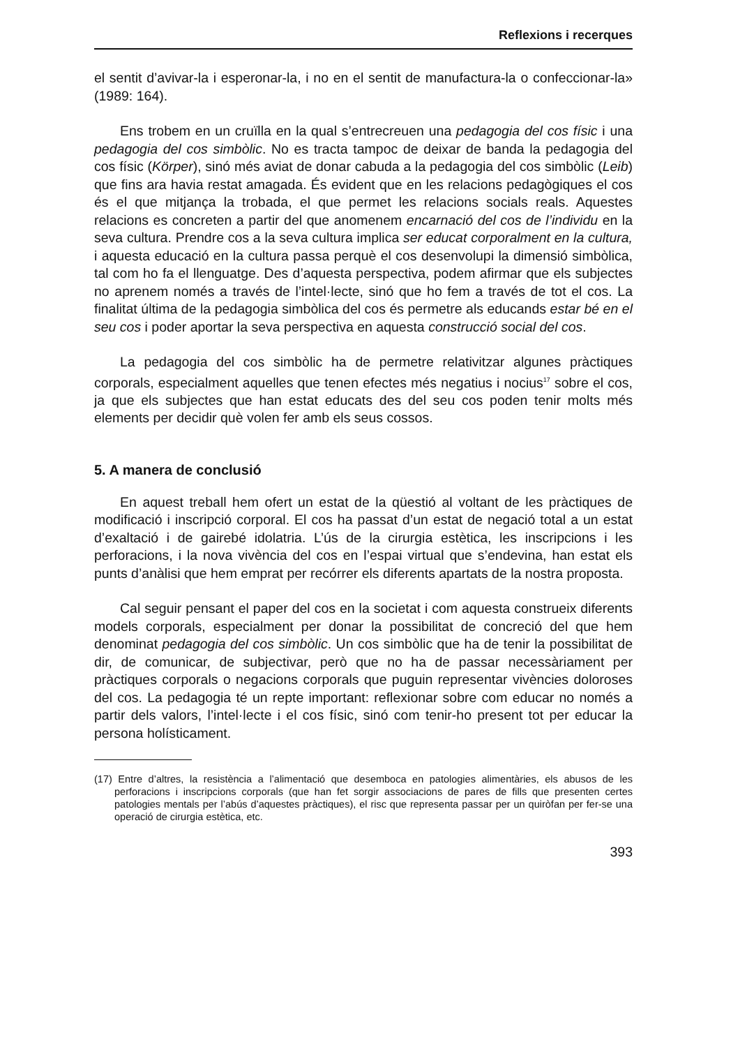Reflexions i recerques
el sentit d’avivar-la i esperonar-la, i no en el sentit de manufactura-la o confeccionar-la» (1989: 164).
Ens trobem en un cruïlla en la qual s’entrecreuen una pedagogia del cos físic i una pedagogia del cos simbòlic. No es tracta tampoc de deixar de banda la pedagogia del cos físic (Körper), sinó més aviat de donar cabuda a la pedagogia del cos simbòlic (Leib) que fins ara havia restat amagada. És evident que en les relacions pedagògiques el cos és el que mitjança la trobada, el que permet les relacions socials reals. Aquestes relacions es concreten a partir del que anomenem encarnació del cos de l’individu en la seva cultura. Prendre cos a la seva cultura implica ser educat corporalment en la cultura, i aquesta educació en la cultura passa perquè el cos desenvolupi la dimensió simbòlica, tal com ho fa el llenguatge. Des d’aquesta perspectiva, podem afirmar que els subjectes no aprenem només a través de l’intel·lecte, sinó que ho fem a través de tot el cos. La finalitat última de la pedagogia simbòlica del cos és permetre als educands estar bé en el seu cos i poder aportar la seva perspectiva en aquesta construcció social del cos.
La pedagogia del cos simbòlic ha de permetre relativitzar algunes pràctiques corporals, especialment aquelles que tenen efectes més negatius i nocius<sup>17</sup> sobre el cos, ja que els subjectes que han estat educats des del seu cos poden tenir molts més elements per decidir què volen fer amb els seus cossos.
5. A manera de conclusió
En aquest treball hem ofert un estat de la qüestió al voltant de les pràctiques de modificació i inscripció corporal. El cos ha passat d’un estat de negació total a un estat d’exaltació i de gairebé idolatria. L’ús de la cirurgia estètica, les inscripcions i les perforacions, i la nova vivència del cos en l’espai virtual que s’endevina, han estat els punts d’anàlisi que hem emprat per recórrer els diferents apartats de la nostra proposta.
Cal seguir pensant el paper del cos en la societat i com aquesta construeix diferents models corporals, especialment per donar la possibilitat de concreció del que hem denominat pedagogia del cos simbòlic. Un cos simbòlic que ha de tenir la possibilitat de dir, de comunicar, de subjectivar, però que no ha de passar necessàriament per pràctiques corporals o negacions corporals que puguin representar vivències doloroses del cos. La pedagogia té un repte important: reflexionar sobre com educar no només a partir dels valors, l’intel·lecte i el cos físic, sinó com tenir-ho present tot per educar la persona holísticament.
(17) Entre d’altres, la resistència a l’alimentació que desemboca en patologies alimentàries, els abusos de les perforacions i inscripcions corporals (que han fet sorgir associacions de pares de fills que presenten certes patologies mentals per l’abús d’aquestes pràctiques), el risc que representa passar per un quiròfan per fer-se una operació de cirurgia estètica, etc.
393